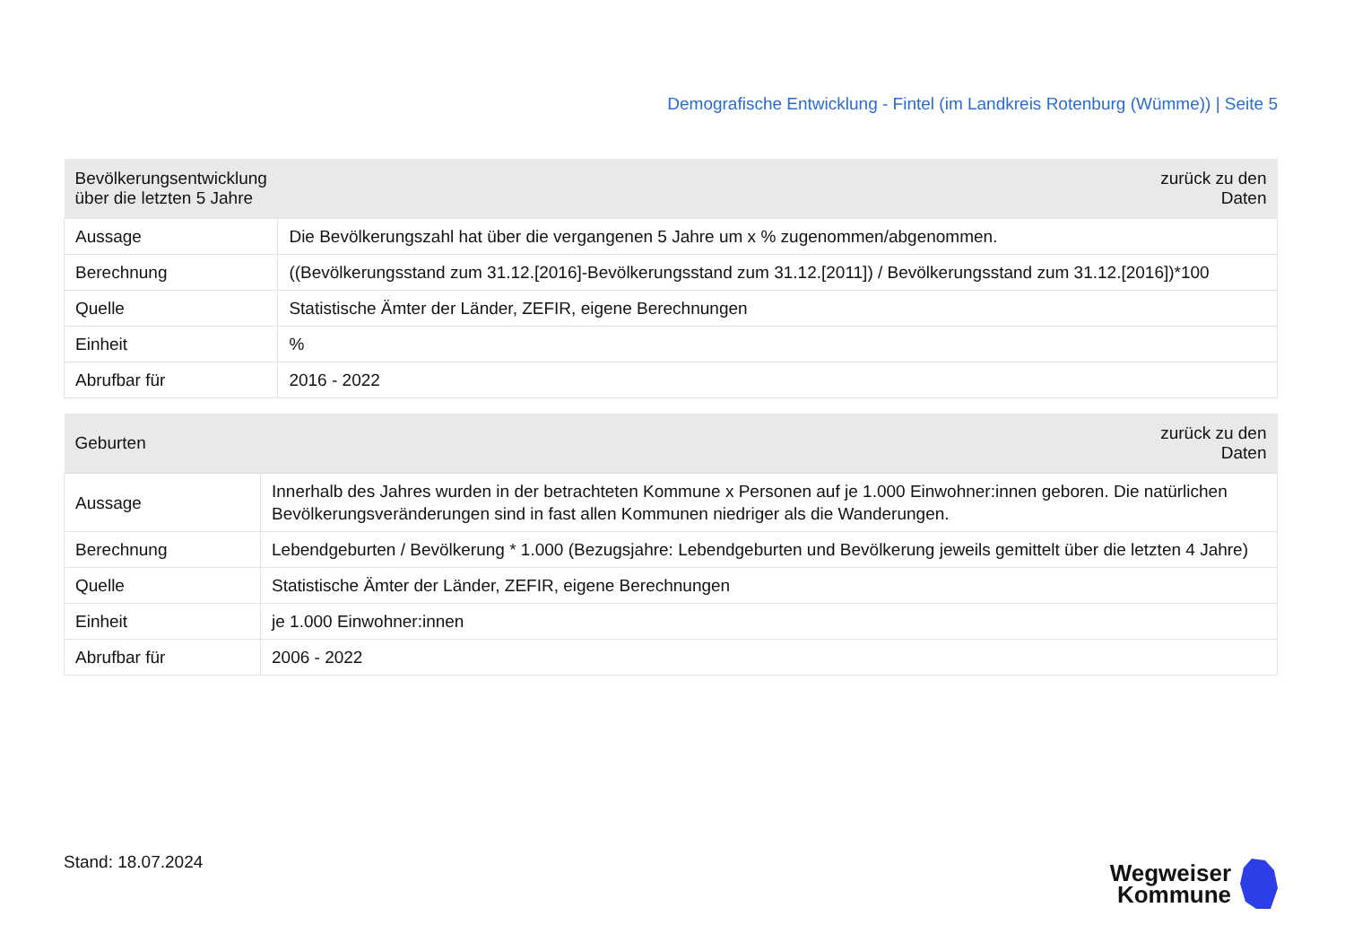Demografische Entwicklung - Fintel (im Landkreis Rotenburg (Wümme)) | Seite 5
| Bevölkerungsentwicklung über die letzten 5 Jahre | zurück zu den Daten |
| --- | --- |
| Aussage | Die Bevölkerungszahl hat über die vergangenen 5 Jahre um x % zugenommen/abgenommen. |
| Berechnung | ((Bevölkerungsstand zum 31.12.[2016]-Bevölkerungsstand zum 31.12.[2011]) / Bevölkerungsstand zum 31.12.[2016])*100 |
| Quelle | Statistische Ämter der Länder, ZEFIR, eigene Berechnungen |
| Einheit | % |
| Abrufbar für | 2016 - 2022 |
| Geburten | zurück zu den Daten |
| --- | --- |
| Aussage | Innerhalb des Jahres wurden in der betrachteten Kommune x Personen auf je 1.000 Einwohner:innen geboren. Die natürlichen Bevölkerungsveränderungen sind in fast allen Kommunen niedriger als die Wanderungen. |
| Berechnung | Lebendgeburten / Bevölkerung * 1.000 (Bezugsjahre: Lebendgeburten und Bevölkerung jeweils gemittelt über die letzten 4 Jahre) |
| Quelle | Statistische Ämter der Länder, ZEFIR, eigene Berechnungen |
| Einheit | je 1.000 Einwohner:innen |
| Abrufbar für | 2006 - 2022 |
Stand: 18.07.2024
Wegweiser
Kommune